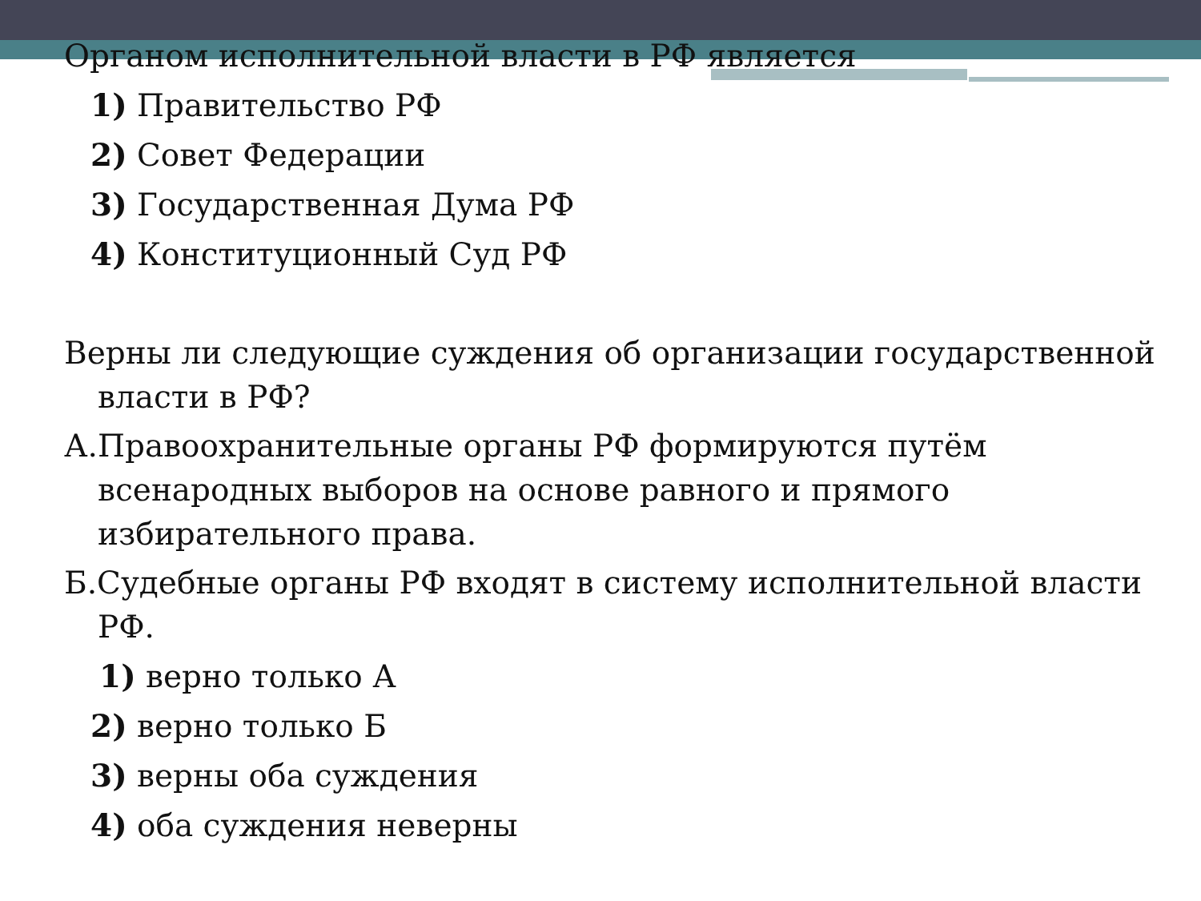Органом исполнительной власти в РФ является
1) Правительство РФ
2) Совет Федерации
3) Государственная Дума РФ
4) Конституционный Суд РФ
Верны ли следующие суждения об организации государственной власти в РФ?
А.Правоохранительные органы РФ формируются путём всенародных выборов на основе равного и прямого избирательного права.
Б.Судебные органы РФ входят в систему исполнительной власти РФ.
1) верно только А
2) верно только Б
3) верны оба суждения
4) оба суждения неверны